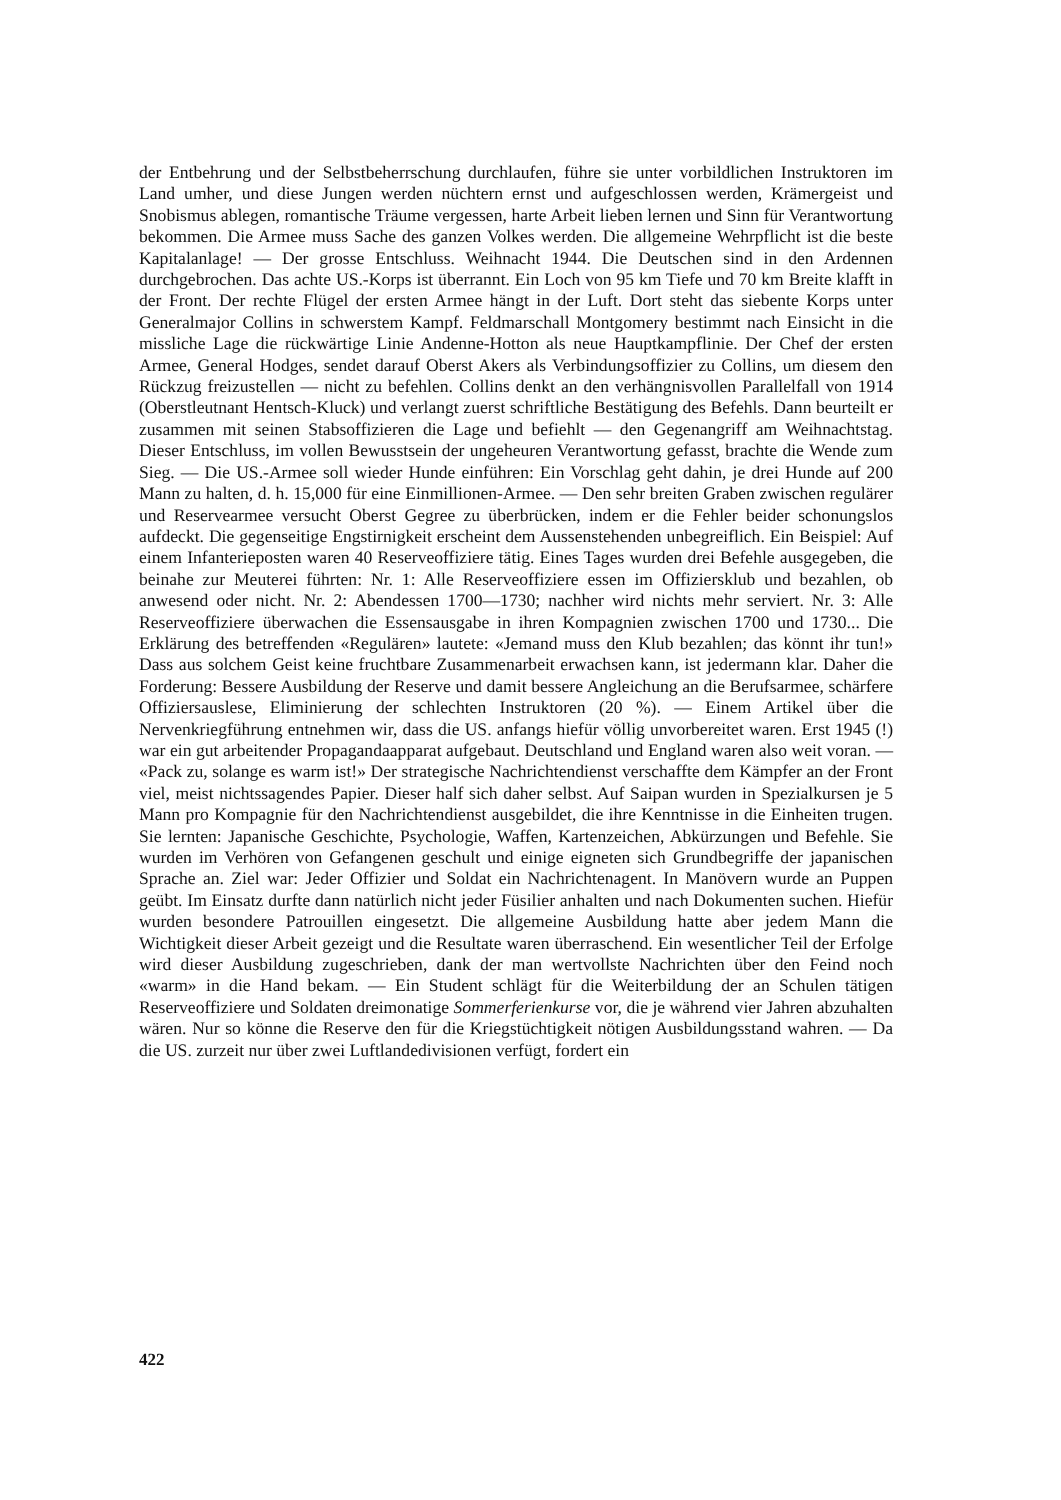der Entbehrung und der Selbstbeherrschung durchlaufen, führe sie unter vorbildlichen Instruktoren im Land umher, und diese Jungen werden nüchtern ernst und aufgeschlossen werden, Krämergeist und Snobismus ablegen, romantische Träume vergessen, harte Arbeit lieben lernen und Sinn für Verantwortung bekommen. Die Armee muss Sache des ganzen Volkes werden. Die allgemeine Wehrpflicht ist die beste Kapitalanlage! — Der grosse Entschluss. Weihnacht 1944. Die Deutschen sind in den Ardennen durchgebrochen. Das achte US.-Korps ist überrannt. Ein Loch von 95 km Tiefe und 70 km Breite klafft in der Front. Der rechte Flügel der ersten Armee hängt in der Luft. Dort steht das siebente Korps unter Generalmajor Collins in schwerstem Kampf. Feldmarschall Montgomery bestimmt nach Einsicht in die missliche Lage die rückwärtige Linie Andenne-Hotton als neue Hauptkampflinie. Der Chef der ersten Armee, General Hodges, sendet darauf Oberst Akers als Verbindungsoffizier zu Collins, um diesem den Rückzug freizustellen — nicht zu befehlen. Collins denkt an den verhängnisvollen Parallelfall von 1914 (Oberstleutnant Hentsch-Kluck) und verlangt zuerst schriftliche Bestätigung des Befehls. Dann beurteilt er zusammen mit seinen Stabsoffizieren die Lage und befiehlt — den Gegenangriff am Weihnachtstag. Dieser Entschluss, im vollen Bewusstsein der ungeheuren Verantwortung gefasst, brachte die Wende zum Sieg. — Die US.-Armee soll wieder Hunde einführen: Ein Vorschlag geht dahin, je drei Hunde auf 200 Mann zu halten, d. h. 15,000 für eine Einmillionen-Armee. — Den sehr breiten Graben zwischen regulärer und Reservearmee versucht Oberst Gegree zu überbrücken, indem er die Fehler beider schonungslos aufdeckt. Die gegenseitige Engstirnigkeit erscheint dem Aussenstehenden unbegreiflich. Ein Beispiel: Auf einem Infanterieposten waren 40 Reserveoffiziere tätig. Eines Tages wurden drei Befehle ausgegeben, die beinahe zur Meuterei führten: Nr. 1: Alle Reserveoffiziere essen im Offiziersklub und bezahlen, ob anwesend oder nicht. Nr. 2: Abendessen 1700—1730; nachher wird nichts mehr serviert. Nr. 3: Alle Reserveoffiziere überwachen die Essensausgabe in ihren Kompagnien zwischen 1700 und 1730... Die Erklärung des betreffenden «Regulären» lautete: «Jemand muss den Klub bezahlen; das könnt ihr tun!» Dass aus solchem Geist keine fruchtbare Zusammenarbeit erwachsen kann, ist jedermann klar. Daher die Forderung: Bessere Ausbildung der Reserve und damit bessere Angleichung an die Berufsarmee, schärfere Offiziersauslese, Eliminierung der schlechten Instruktoren (20 %). — Einem Artikel über die Nervenkriegführung entnehmen wir, dass die US. anfangs hiefür völlig unvorbereitet waren. Erst 1945 (!) war ein gut arbeitender Propagandaapparat aufgebaut. Deutschland und England waren also weit voran. — «Pack zu, solange es warm ist!» Der strategische Nachrichtendienst verschaffte dem Kämpfer an der Front viel, meist nichtssagendes Papier. Dieser half sich daher selbst. Auf Saipan wurden in Spezialkursen je 5 Mann pro Kompagnie für den Nachrichtendienst ausgebildet, die ihre Kenntnisse in die Einheiten trugen. Sie lernten: Japanische Geschichte, Psychologie, Waffen, Kartenzeichen, Abkürzungen und Befehle. Sie wurden im Verhören von Gefangenen geschult und einige eigneten sich Grundbegriffe der japanischen Sprache an. Ziel war: Jeder Offizier und Soldat ein Nachrichtenagent. In Manövern wurde an Puppen geübt. Im Einsatz durfte dann natürlich nicht jeder Füsilier anhalten und nach Dokumenten suchen. Hiefür wurden besondere Patrouillen eingesetzt. Die allgemeine Ausbildung hatte aber jedem Mann die Wichtigkeit dieser Arbeit gezeigt und die Resultate waren überraschend. Ein wesentlicher Teil der Erfolge wird dieser Ausbildung zugeschrieben, dank der man wertvollste Nachrichten über den Feind noch «warm» in die Hand bekam. — Ein Student schlägt für die Weiterbildung der an Schulen tätigen Reserveoffiziere und Soldaten dreimonatige Sommerferienkurse vor, die je während vier Jahren abzuhalten wären. Nur so könne die Reserve den für die Kriegstüchtigkeit nötigen Ausbildungsstand wahren. — Da die US. zurzeit nur über zwei Luftlandedivisionen verfügt, fordert ein
422